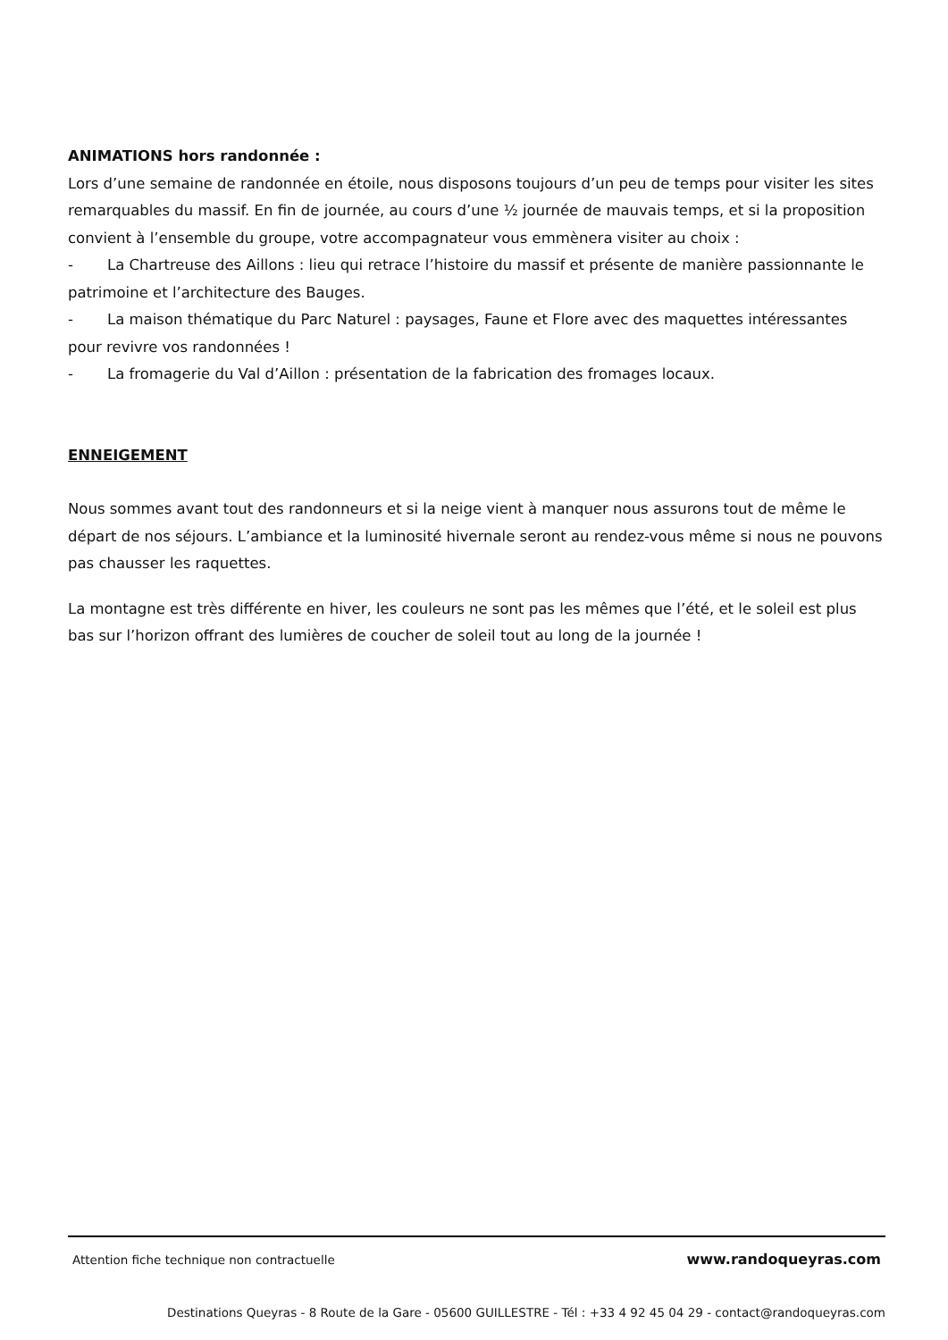ANIMATIONS hors randonnée :
Lors d’une semaine de randonnée en étoile, nous disposons toujours d’un peu de temps pour visiter les sites remarquables du massif. En fin de journée, au cours d’une ½ journée de mauvais temps, et si la proposition convient à l’ensemble du groupe, votre accompagnateur vous emmènera visiter au choix :
- La Chartreuse des Aillons : lieu qui retrace l’histoire du massif et présente de manière passionnante le patrimoine et l’architecture des Bauges.
- La maison thématique du Parc Naturel : paysages, Faune et Flore avec des maquettes intéressantes pour revivre vos randonnées !
- La fromagerie du Val d’Aillon : présentation de la fabrication des fromages locaux.
ENNEIGEMENT
Nous sommes avant tout des randonneurs et si la neige vient à manquer nous assurons tout de même le départ de nos séjours. L’ambiance et la luminosité hivernale seront au rendez-vous même si nous ne pouvons pas chausser les raquettes.
La montagne est très différente en hiver, les couleurs ne sont pas les mêmes que l’été, et le soleil est plus bas sur l’horizon offrant des lumières de coucher de soleil tout au long de la journée !
Attention fiche technique non contractuelle www.randoqueyras.com
Destinations Queyras - 8 Route de la Gare - 05600 GUILLESTRE - Tél : +33 4 92 45 04 29 - contact@randoqueyras.com